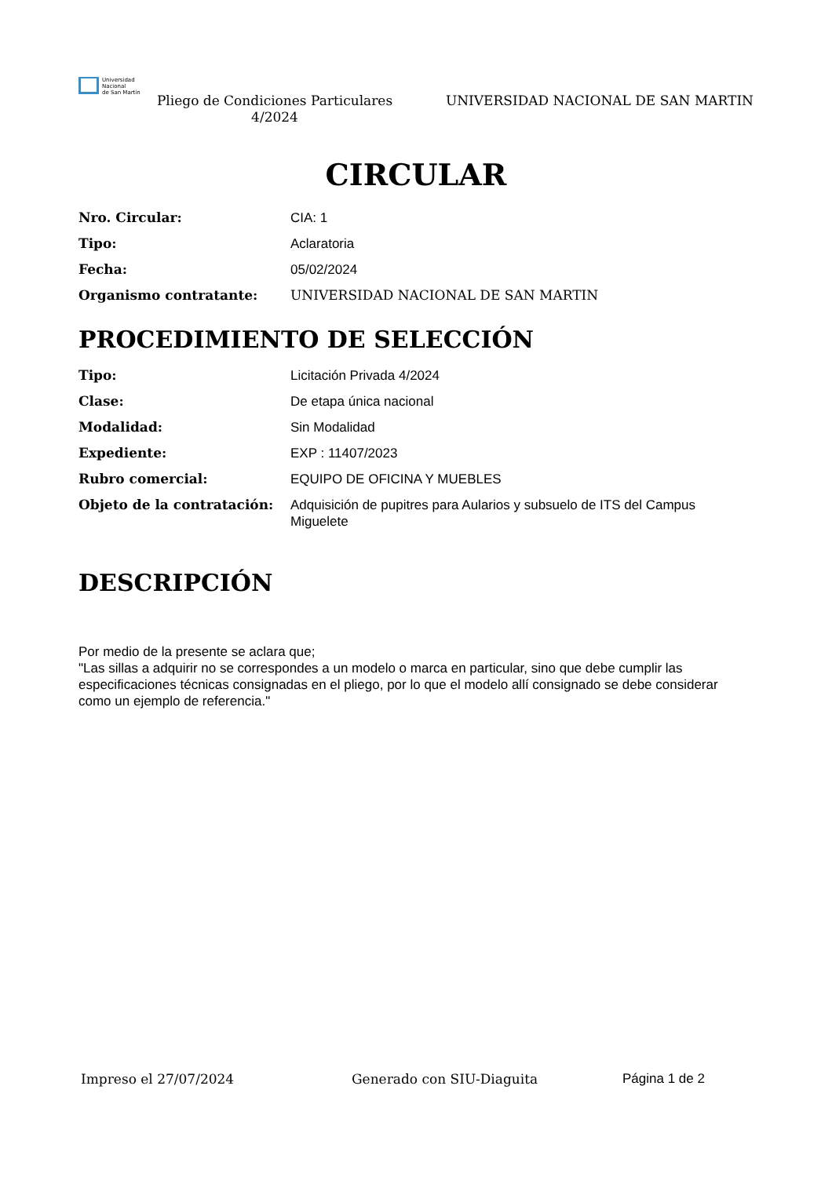Universidad
Nacional
de San Martín
Pliego de Condiciones Particulares 4/2024
UNIVERSIDAD NACIONAL DE SAN MARTIN
CIRCULAR
Nro. Circular: CIA: 1
Tipo: Aclaratoria
Fecha: 05/02/2024
Organismo contratante: UNIVERSIDAD NACIONAL DE SAN MARTIN
PROCEDIMIENTO DE SELECCIÓN
Tipo: Licitación Privada 4/2024
Clase: De etapa única nacional
Modalidad: Sin Modalidad
Expediente: EXP : 11407/2023
Rubro comercial: EQUIPO DE OFICINA Y MUEBLES
Objeto de la contratación: Adquisición de pupitres para Aularios y subsuelo de ITS del Campus Miguelete
DESCRIPCIÓN
Por medio de la presente se aclara que;
"Las sillas a adquirir no se correspondes a un modelo o marca en particular, sino que debe cumplir las especificaciones técnicas consignadas en el pliego, por lo que el modelo allí consignado se debe considerar como un ejemplo de referencia."
Impreso el 27/07/2024 Generado con SIU-Diaguita Página 1 de 2